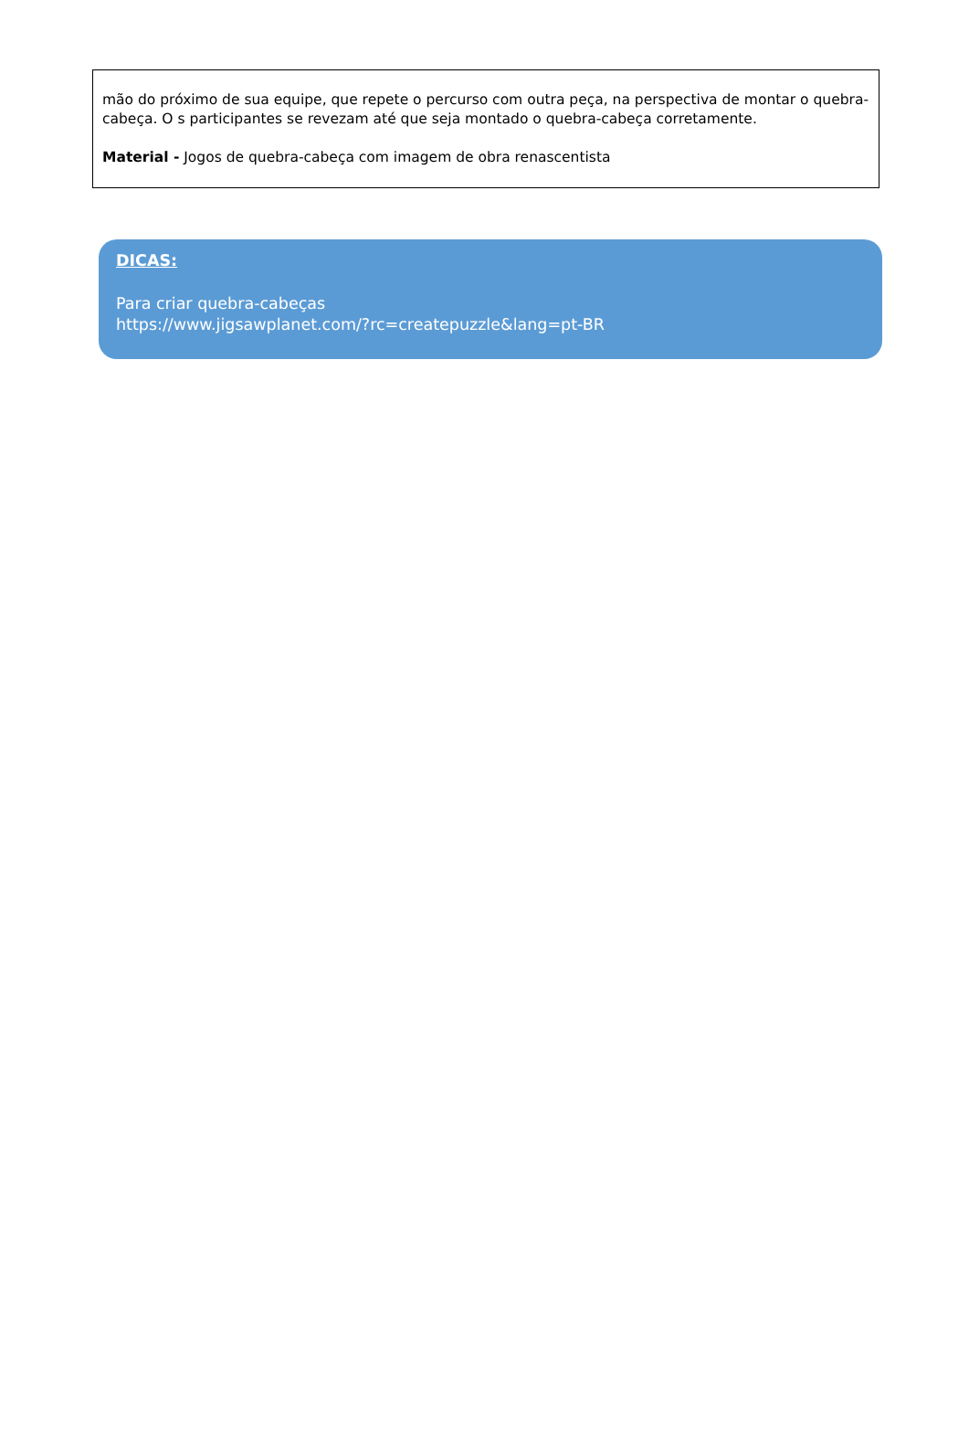mão do próximo de sua equipe, que repete o percurso com outra peça, na perspectiva de montar o quebra-cabeça. O s participantes se revezam até que seja montado o quebra-cabeça corretamente.
Material - Jogos de quebra-cabeça com imagem de obra renascentista
DICAS:
Para criar quebra-cabeças
https://www.jigsawplanet.com/?rc=createpuzzle&lang=pt-BR